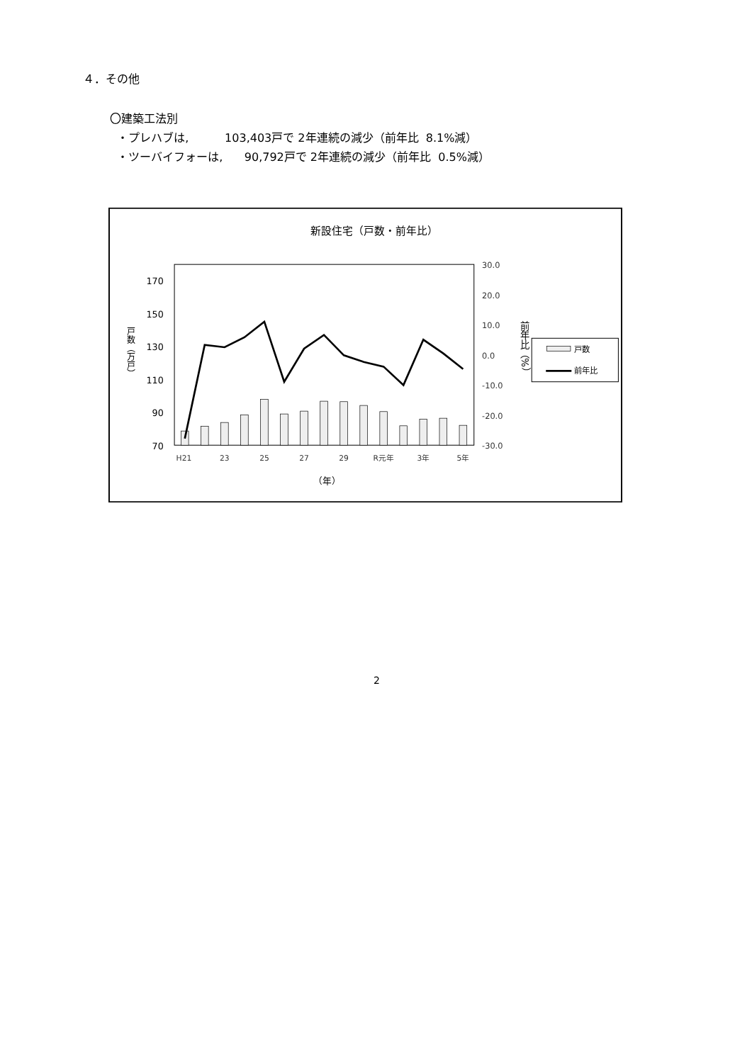４．その他
〇建築工法別
・プレハブは, 103,403戸で 2年連続の減少（前年比 8.1%減）
・ツーバイフォーは, 90,792戸で 2年連続の減少（前年比 0.5%減）
新設住宅（戸数・前年比）
170
150
130
110
90
70
30.0
20.0
10.0
0.0
-10.0
-20.0
-30.0
戸数（万戸）
前年比（%）
H21
23
25
27
29
R元年
3年
5年
（年）
戸数
前年比
2